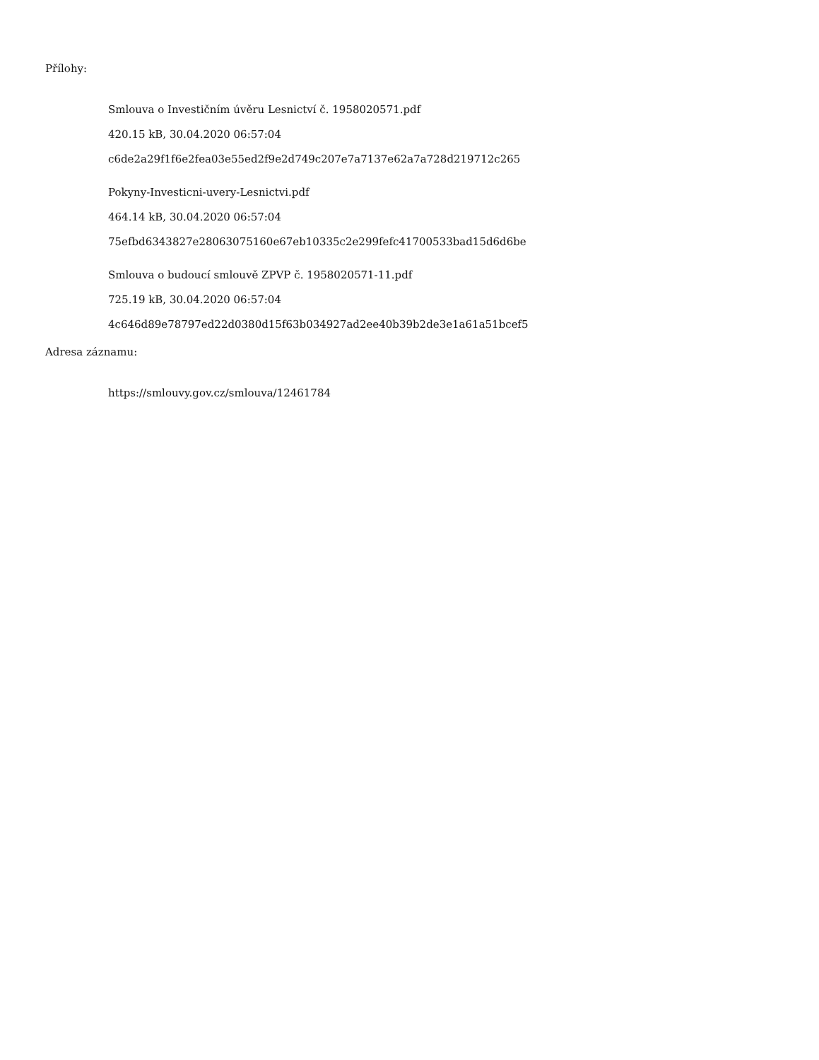Přílohy:
Smlouva o Investičním úvěru Lesnictví č. 1958020571.pdf
420.15 kB, 30.04.2020 06:57:04
c6de2a29f1f6e2fea03e55ed2f9e2d749c207e7a7137e62a7a728d219712c265
Pokyny-Investicni-uvery-Lesnictvi.pdf
464.14 kB, 30.04.2020 06:57:04
75efbd6343827e28063075160e67eb10335c2e299fefc41700533bad15d6d6be
Smlouva o budoucí smlouvě ZPVP č. 1958020571-11.pdf
725.19 kB, 30.04.2020 06:57:04
4c646d89e78797ed22d0380d15f63b034927ad2ee40b39b2de3e1a61a51bcef5
Adresa záznamu:
https://smlouvy.gov.cz/smlouva/12461784